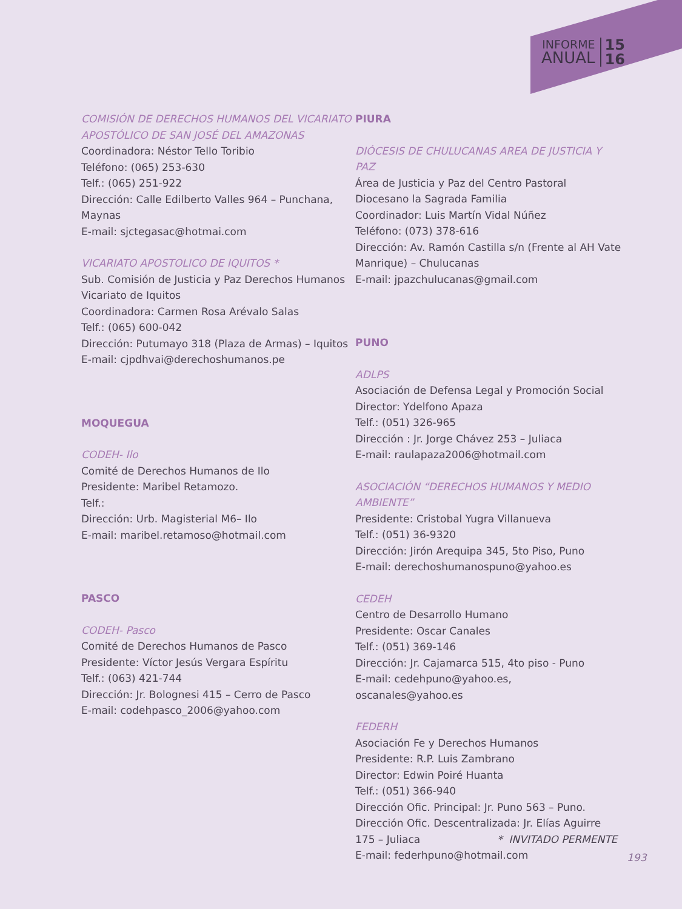INFORME
ANUAL
15
16
COMISIÓN DE DERECHOS HUMANOS DEL VICARIATO APOSTÓLICO DE SAN JOSÉ DEL AMAZONAS
Coordinadora: Néstor Tello Toribio
Teléfono: (065) 253-630
Telf.: (065) 251-922
Dirección: Calle Edilberto Valles 964 – Punchana, Maynas
E-mail: sjctegasac@hotmai.com
VICARIATO APOSTOLICO DE IQUITOS *
Sub. Comisión de Justicia y Paz Derechos Humanos Vicariato de Iquitos
Coordinadora: Carmen Rosa Arévalo Salas
Telf.: (065) 600-042
Dirección: Putumayo 318 (Plaza de Armas) – Iquitos
E-mail: cjpdhvai@derechoshumanos.pe
MOQUEGUA
CODEH- Ilo
Comité de Derechos Humanos de Ilo
Presidente: Maribel Retamozo.
Telf.:
Dirección: Urb. Magisterial M6– Ilo
E-mail: maribel.retamoso@hotmail.com
PASCO
CODEH- Pasco
Comité de Derechos Humanos de Pasco
Presidente: Víctor Jesús Vergara Espíritu
Telf.: (063) 421-744
Dirección: Jr. Bolognesi 415 – Cerro de Pasco
E-mail: codehpasco_2006@yahoo.com
PIURA
DIÓCESIS DE CHULUCANAS AREA DE JUSTICIA Y PAZ
Área de Justicia y Paz del Centro Pastoral Diocesano la Sagrada Familia
Coordinador: Luis Martín Vidal Núñez
Teléfono: (073) 378-616
Dirección: Av. Ramón Castilla s/n (Frente al AH Vate Manrique) – Chulucanas
E-mail: jpazchulucanas@gmail.com
PUNO
ADLPS
Asociación de Defensa Legal y Promoción Social
Director: Ydelfono Apaza
Telf.: (051) 326-965
Dirección : Jr. Jorge Chávez 253 – Juliaca
E-mail: raulapaza2006@hotmail.com
ASOCIACIÓN “DERECHOS HUMANOS Y MEDIO AMBIENTE”
Presidente: Cristobal Yugra Villanueva
Telf.: (051) 36-9320
Dirección: Jirón Arequipa 345, 5to Piso, Puno
E-mail: derechoshumanospuno@yahoo.es
CEDEH
Centro de Desarrollo Humano
Presidente: Oscar Canales
Telf.: (051) 369-146
Dirección: Jr. Cajamarca 515, 4to piso - Puno
E-mail: cedehpuno@yahoo.es, oscanales@yahoo.es
FEDERH
Asociación Fe y Derechos Humanos
Presidente: R.P. Luis Zambrano
Director: Edwin Poiré Huanta
Telf.: (051) 366-940
Dirección Ofic. Principal: Jr. Puno 563 – Puno.
Dirección Ofic. Descentralizada: Jr. Elías Aguirre 175 – Juliaca
E-mail: federhpuno@hotmail.com
* INVITADO PERMENTE
193